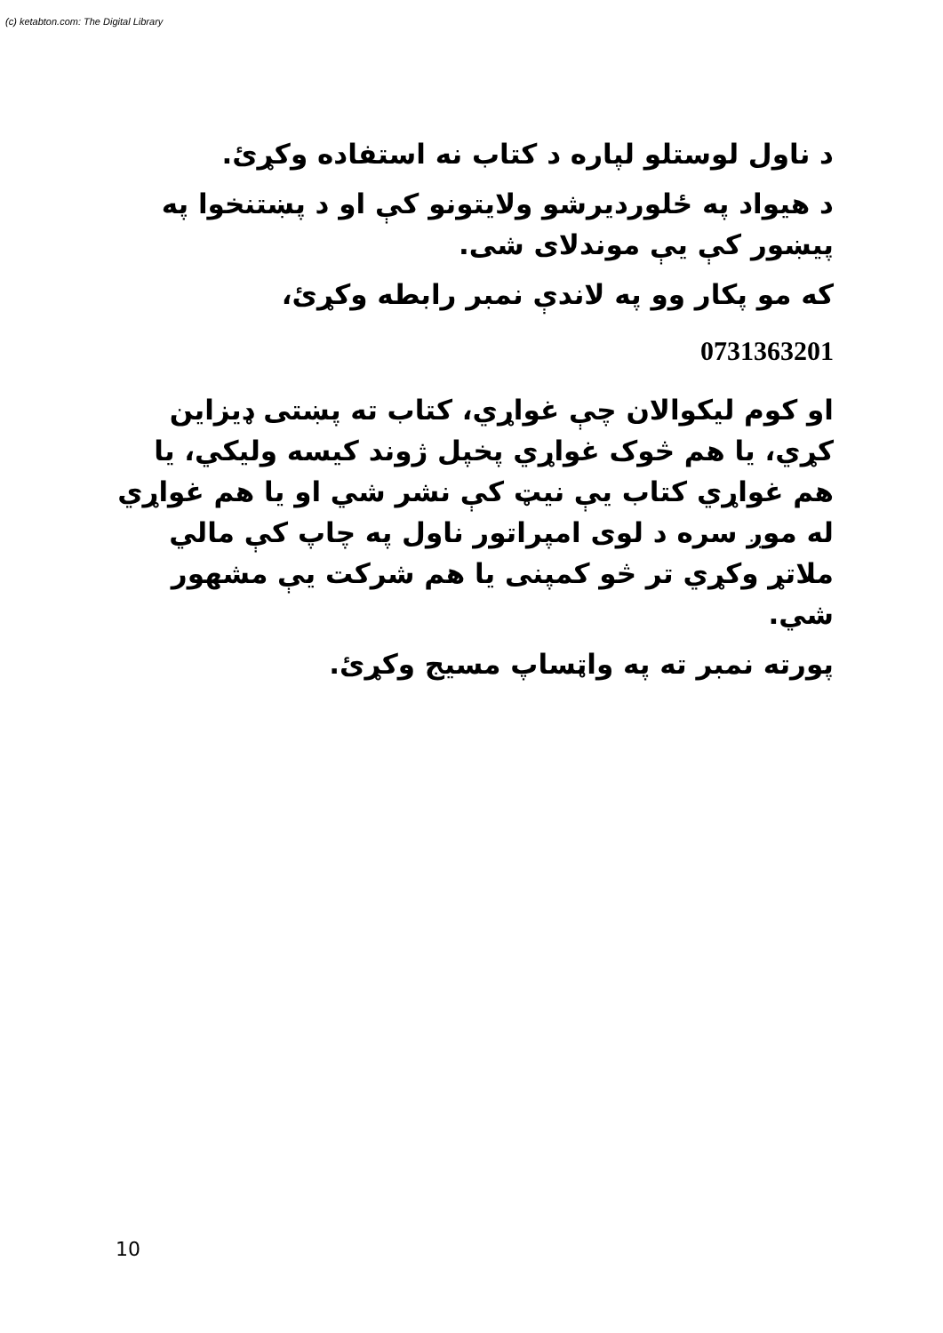(c) ketabton.com: The Digital Library
د ناول لوستلو لپاره د کتاب نه استفاده وکړئ.
د هیواد په ځلوردیرشو ولایتونو کې او د پښتنخوا په پیښور کې یې موندلای شی.
که مو پکار وو په لاندې نمبر رابطه وکړئ،
0731363201
او کوم لیکوالان چې غواړي، کتاب ته پښتی ډیزاین کړي، یا هم څوک غواړي پخپل ژوند کیسه ولیکي، یا هم غواړي کتاب یې نیټ کې نشر شي او یا هم غواړي له موږ سره د لوی امپراتور ناول په چاپ کې مالي ملاتړ وکړي تر څو کمپنی یا هم شرکت یې مشهور شي.
پورته نمبر ته په واټساپ مسیج وکړئ.
10